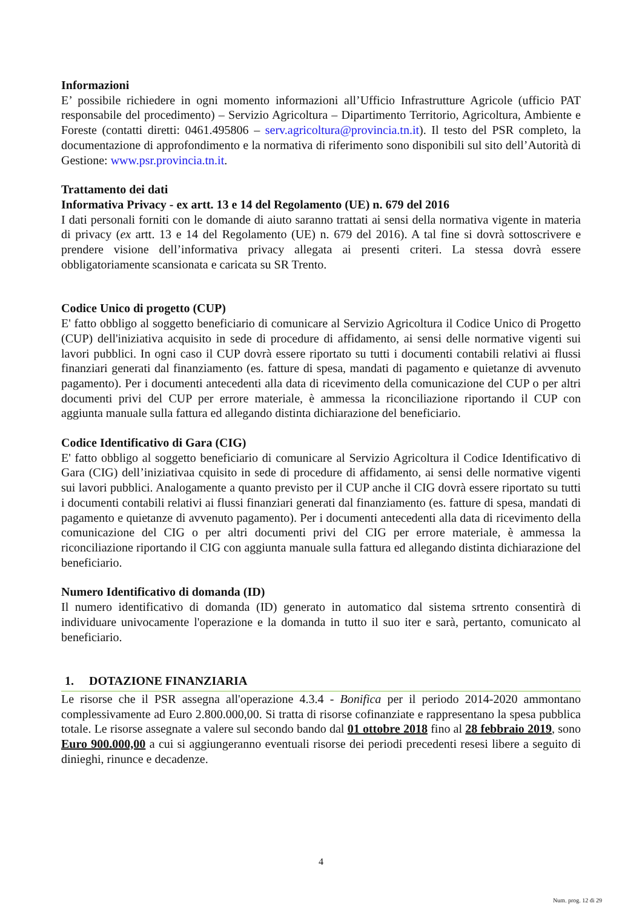Informazioni
E’ possibile richiedere in ogni momento informazioni all’Ufficio Infrastrutture Agricole (ufficio PAT responsabile del procedimento) – Servizio Agricoltura – Dipartimento Territorio, Agricoltura, Ambiente e Foreste (contatti diretti: 0461.495806 – serv.agricoltura@provincia.tn.it). Il testo del PSR completo, la documentazione di approfondimento e la normativa di riferimento sono disponibili sul sito dell’Autorità di Gestione: www.psr.provincia.tn.it.
Trattamento dei dati
Informativa Privacy - ex artt. 13 e 14 del Regolamento (UE) n. 679 del 2016
I dati personali forniti con le domande di aiuto saranno trattati ai sensi della normativa vigente in materia di privacy (ex artt. 13 e 14 del Regolamento (UE) n. 679 del 2016). A tal fine si dovrà sottoscrivere e prendere visione dell’informativa privacy allegata ai presenti criteri. La stessa dovrà essere obbligatoriamente scansionata e caricata su SR Trento.
Codice Unico di progetto (CUP)
E' fatto obbligo al soggetto beneficiario di comunicare al Servizio Agricoltura il Codice Unico di Progetto (CUP) dell'iniziativa acquisito in sede di procedure di affidamento, ai sensi delle normative vigenti sui lavori pubblici. In ogni caso il CUP dovrà essere riportato su tutti i documenti contabili relativi ai flussi finanziari generati dal finanziamento (es. fatture di spesa, mandati di pagamento e quietanze di avvenuto pagamento). Per i documenti antecedenti alla data di ricevimento della comunicazione del CUP o per altri documenti privi del CUP per errore materiale, è ammessa la riconciliazione riportando il CUP con aggiunta manuale sulla fattura ed allegando distinta dichiarazione del beneficiario.
Codice Identificativo di Gara (CIG)
E' fatto obbligo al soggetto beneficiario di comunicare al Servizio Agricoltura il Codice Identificativo di Gara (CIG) dell’iniziativaa cquisito in sede di procedure di affidamento, ai sensi delle normative vigenti sui lavori pubblici. Analogamente a quanto previsto per il CUP anche il CIG dovrà essere riportato su tutti i documenti contabili relativi ai flussi finanziari generati dal finanziamento (es. fatture di spesa, mandati di pagamento e quietanze di avvenuto pagamento). Per i documenti antecedenti alla data di ricevimento della comunicazione del CIG o per altri documenti privi del CIG per errore materiale, è ammessa la riconciliazione riportando il CIG con aggiunta manuale sulla fattura ed allegando distinta dichiarazione del beneficiario.
Numero Identificativo di domanda (ID)
Il numero identificativo di domanda (ID) generato in automatico dal sistema srtrento consentirà di individuare univocamente l'operazione e la domanda in tutto il suo iter e sarà, pertanto, comunicato al beneficiario.
1. DOTAZIONE FINANZIARIA
Le risorse che il PSR assegna all'operazione 4.3.4 - Bonifica per il periodo 2014-2020 ammontano complessivamente ad Euro 2.800.000,00. Si tratta di risorse cofinanziate e rappresentano la spesa pubblica totale. Le risorse assegnate a valere sul secondo bando dal 01 ottobre 2018 fino al 28 febbraio 2019, sono Euro 900.000,00 a cui si aggiungeranno eventuali risorse dei periodi precedenti resesi libere a seguito di dinieghi, rinunce e decadenze.
4
Num. prog. 12 di 29